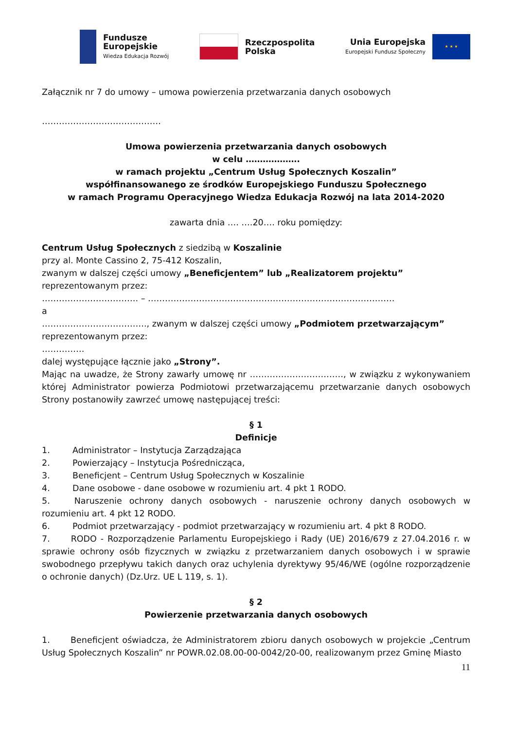Fundusze
Europejskie
Wiedza Edukacja Rozwój
Rzeczpospolita
Polska
Unia Europejska
Europejski Fundusz Społeczny
★ ★ ★
Załącznik nr 7 do umowy – umowa powierzenia przetwarzania danych osobowych
……………………………………
Umowa powierzenia przetwarzania danych osobowych
w celu ……………….
w ramach projektu „Centrum Usług Społecznych Koszalin”
współfinansowanego ze środków Europejskiego Funduszu Społecznego
w ramach Programu Operacyjnego Wiedza Edukacja Rozwój na lata 2014-2020
zawarta dnia …. ….20…. roku pomiędzy:
Centrum Usług Społecznych z siedzibą w Koszalinie
przy al. Monte Cassino 2, 75-412 Koszalin,
zwanym w dalszej części umowy „Beneficjentem” lub „Realizatorem projektu”
reprezentowanym przez:
……………………………. – ……………………………………………………………………………
a
………………………………., zwanym w dalszej części umowy „Podmiotem przetwarzającym”
reprezentowanym przez:
……………
dalej występujące łącznie jako „Strony”.
Mając na uwadze, że Strony zawarły umowę nr ……………………………, w związku z wykonywaniem której Administrator powierza Podmiotowi przetwarzającemu przetwarzanie danych osobowych Strony postanowiły zawrzeć umowę następującej treści:
§ 1
Definicje
1. Administrator – Instytucja Zarządzająca
2. Powierzający – Instytucja Pośrednicząca,
3. Beneficjent – Centrum Usług Społecznych w Koszalinie
4. Dane osobowe - dane osobowe w rozumieniu art. 4 pkt 1 RODO.
5.   Naruszenie ochrony danych osobowych - naruszenie ochrony danych osobowych w rozumieniu art. 4 pkt 12 RODO.
6. Podmiot przetwarzający - podmiot przetwarzający w rozumieniu art. 4 pkt 8 RODO.
7.   RODO - Rozporządzenie Parlamentu Europejskiego i Rady (UE) 2016/679 z 27.04.2016 r. w sprawie ochrony osób fizycznych w związku z przetwarzaniem danych osobowych i w sprawie swobodnego przepływu takich danych oraz uchylenia dyrektywy 95/46/WE (ogólne rozporządzenie o ochronie danych) (Dz.Urz. UE L 119, s. 1).
§ 2
Powierzenie przetwarzania danych osobowych
1.   Beneficjent oświadcza, że Administratorem zbioru danych osobowych w projekcie „Centrum Usług Społecznych Koszalin” nr POWR.02.08.00-00-0042/20-00, realizowanym przez Gminę Miasto
11